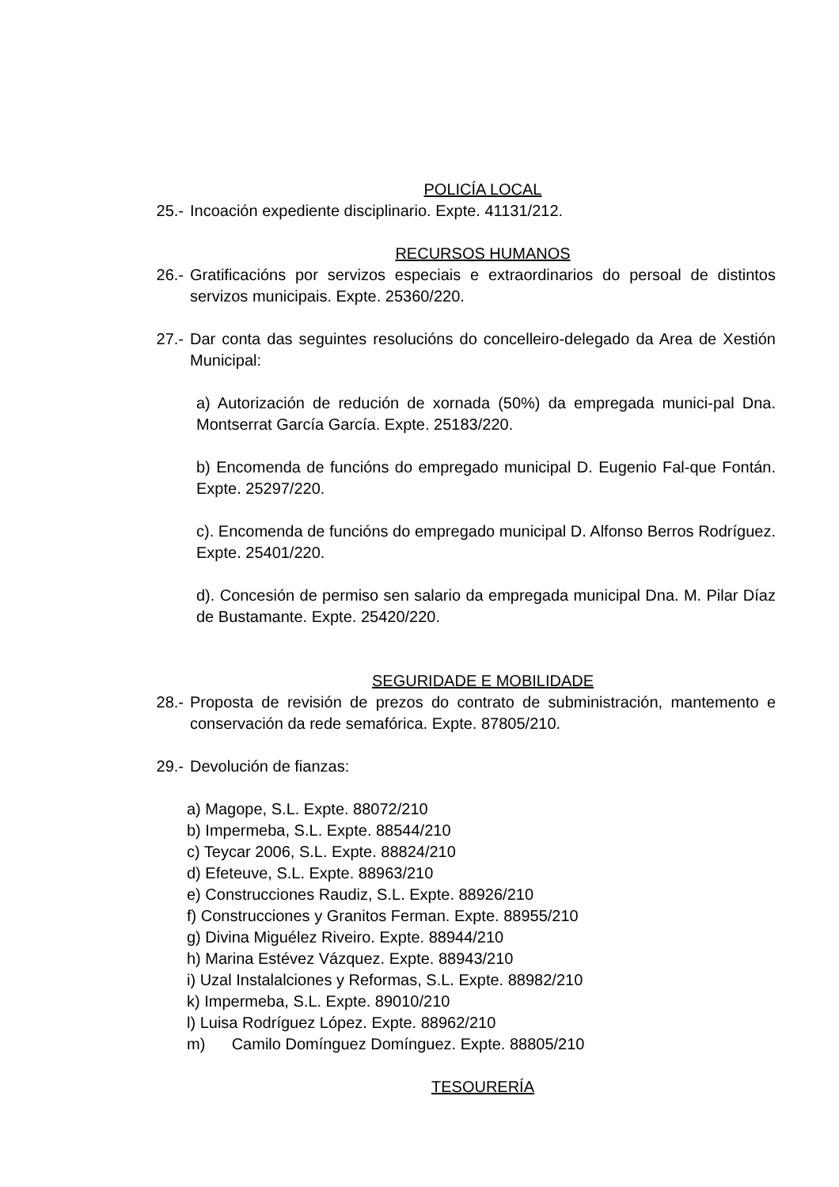POLICÍA LOCAL
25.- Incoación expediente disciplinario. Expte. 41131/212.
RECURSOS HUMANOS
26.- Gratificacións por servizos especiais e extraordinarios do persoal de distintos servizos municipais. Expte. 25360/220.
27.- Dar conta das seguintes resolucións do concelleiro-delegado da Area de Xestión Municipal:
a) Autorización de redución de xornada (50%) da empregada munici-pal Dna. Montserrat García García. Expte. 25183/220.
b) Encomenda de funcións do empregado municipal D. Eugenio Fal-que Fontán. Expte. 25297/220.
c). Encomenda de funcións do empregado municipal D. Alfonso Berros Rodríguez. Expte. 25401/220.
d). Concesión de permiso sen salario da empregada municipal Dna. M. Pilar Díaz de Bustamante. Expte. 25420/220.
SEGURIDADE E MOBILIDADE
28.- Proposta de revisión de prezos do contrato de subministración, mantemento e conservación da rede semafórica. Expte. 87805/210.
29.- Devolución de fianzas:
a) Magope, S.L. Expte. 88072/210
b) Impermeba, S.L. Expte. 88544/210
c) Teycar 2006, S.L. Expte. 88824/210
d) Efeteuve, S.L. Expte. 88963/210
e) Construcciones Raudiz, S.L. Expte. 88926/210
f) Construcciones y Granitos Ferman. Expte. 88955/210
g) Divina Miguélez Riveiro. Expte. 88944/210
h) Marina Estévez Vázquez. Expte. 88943/210
i) Uzal Instalalciones y Reformas, S.L. Expte. 88982/210
k) Impermeba, S.L. Expte. 89010/210
l) Luisa Rodríguez López. Expte. 88962/210
m) Camilo Domínguez Domínguez. Expte. 88805/210
TESOURERÍA